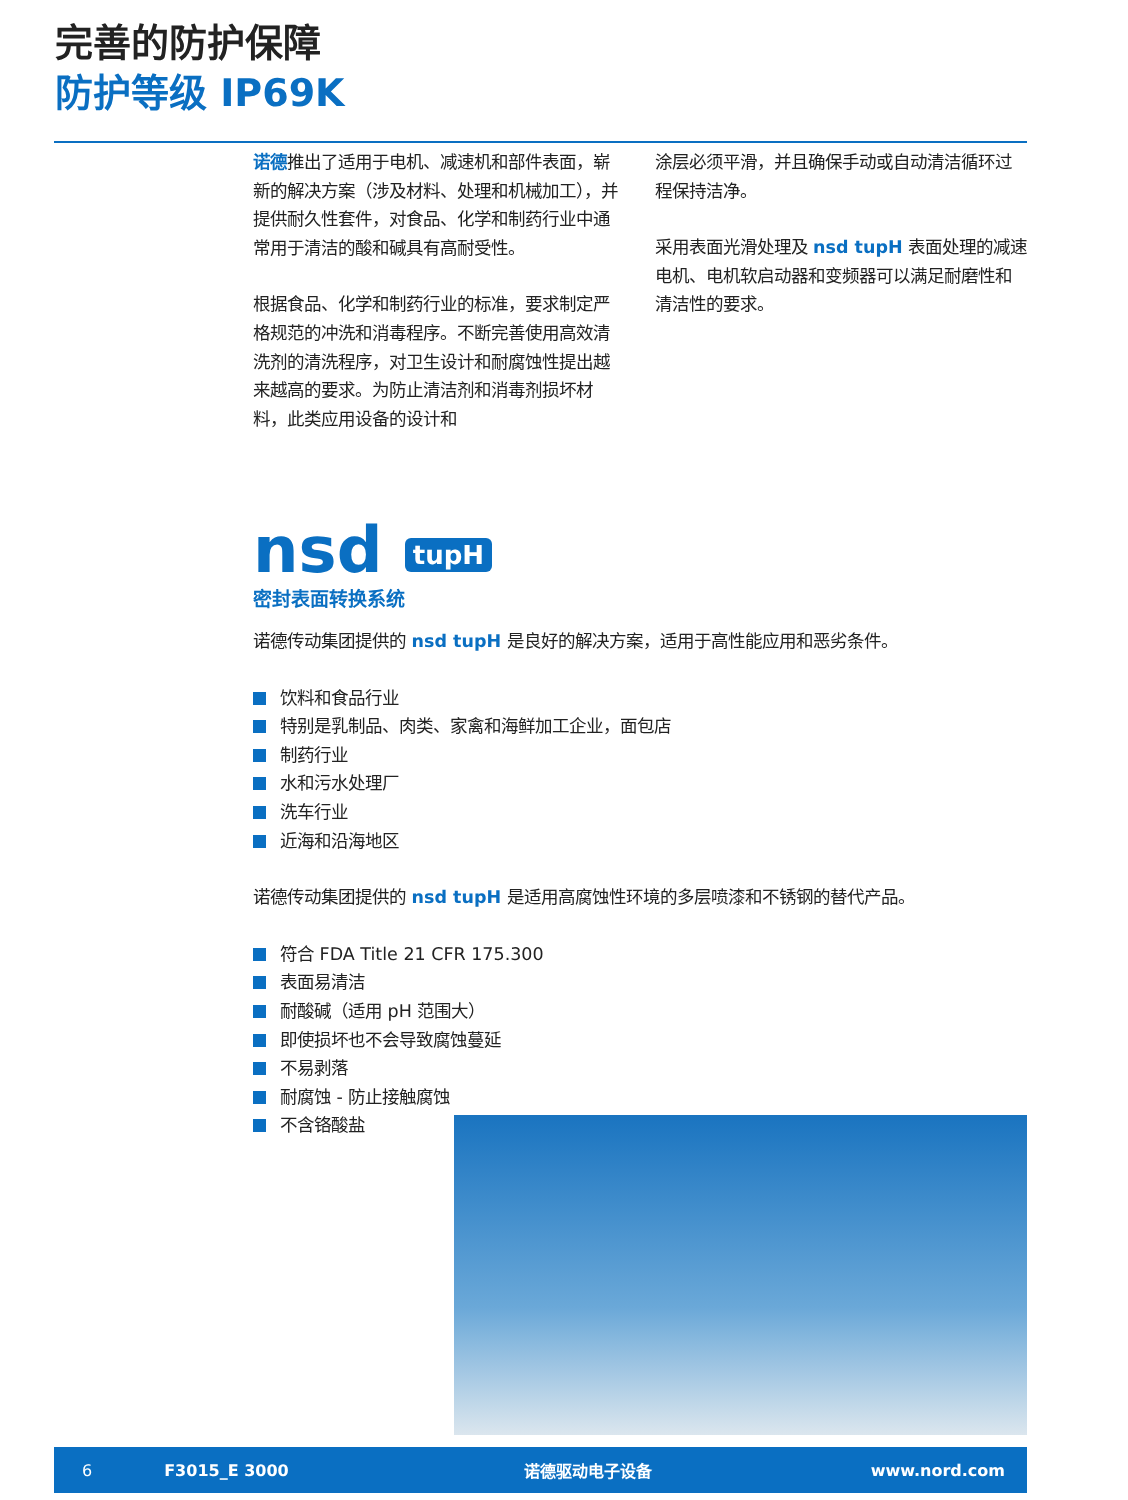完善的防护保障
防护等级 IP69K
诺德推出了适用于电机、减速机和部件表面，崭新的解决方案（涉及材料、处理和机械加工），并提供耐久性套件，对食品、化学和制药行业中通常用于清洁的酸和碱具有高耐受性。
根据食品、化学和制药行业的标准，要求制定严格规范的冲洗和消毒程序。不断完善使用高效清洗剂的清洗程序，对卫生设计和耐腐蚀性提出越来越高的要求。为防止清洁剂和消毒剂损坏材料，此类应用设备的设计和
涂层必须平滑，并且确保手动或自动清洁循环过程保持洁净。
采用表面光滑处理及 nsd tupH 表面处理的减速电机、电机软启动器和变频器可以满足耐磨性和清洁性的要求。
nsd tupH
密封表面转换系统
诺德传动集团提供的 nsd tupH 是良好的解决方案，适用于高性能应用和恶劣条件。
饮料和食品行业
特别是乳制品、肉类、家禽和海鲜加工企业，面包店
制药行业
水和污水处理厂
洗车行业
近海和沿海地区
诺德传动集团提供的 nsd tupH 是适用高腐蚀性环境的多层喷漆和不锈钢的替代产品。
符合 FDA Title 21 CFR 175.300
表面易清洁
耐酸碱（适用 pH 范围大）
即使损坏也不会导致腐蚀蔓延
不易剥落
耐腐蚀 - 防止接触腐蚀
不含铬酸盐
6 F3015_E 3000 诺德驱动电子设备 www.nord.com